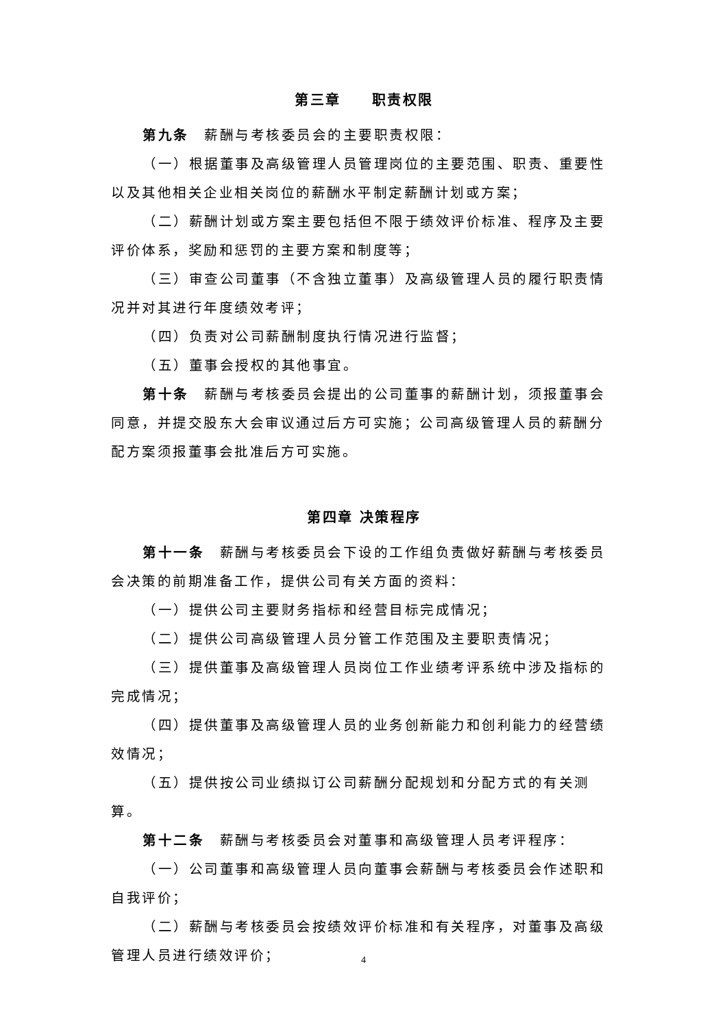第三章　　职责权限
第九条　薪酬与考核委员会的主要职责权限：
（一）根据董事及高级管理人员管理岗位的主要范围、职责、重要性以及其他相关企业相关岗位的薪酬水平制定薪酬计划或方案；
（二）薪酬计划或方案主要包括但不限于绩效评价标准、程序及主要评价体系，奖励和惩罚的主要方案和制度等；
（三）审查公司董事（不含独立董事）及高级管理人员的履行职责情况并对其进行年度绩效考评；
（四）负责对公司薪酬制度执行情况进行监督；
（五）董事会授权的其他事宜。
第十条　薪酬与考核委员会提出的公司董事的薪酬计划，须报董事会同意，并提交股东大会审议通过后方可实施；公司高级管理人员的薪酬分配方案须报董事会批准后方可实施。
第四章 决策程序
第十一条　薪酬与考核委员会下设的工作组负责做好薪酬与考核委员会决策的前期准备工作，提供公司有关方面的资料：
（一）提供公司主要财务指标和经营目标完成情况；
（二）提供公司高级管理人员分管工作范围及主要职责情况；
（三）提供董事及高级管理人员岗位工作业绩考评系统中涉及指标的完成情况；
（四）提供董事及高级管理人员的业务创新能力和创利能力的经营绩效情况；
（五）提供按公司业绩拟订公司薪酬分配规划和分配方式的有关测算。
第十二条　薪酬与考核委员会对董事和高级管理人员考评程序：
（一）公司董事和高级管理人员向董事会薪酬与考核委员会作述职和自我评价；
（二）薪酬与考核委员会按绩效评价标准和有关程序，对董事及高级管理人员进行绩效评价；
4